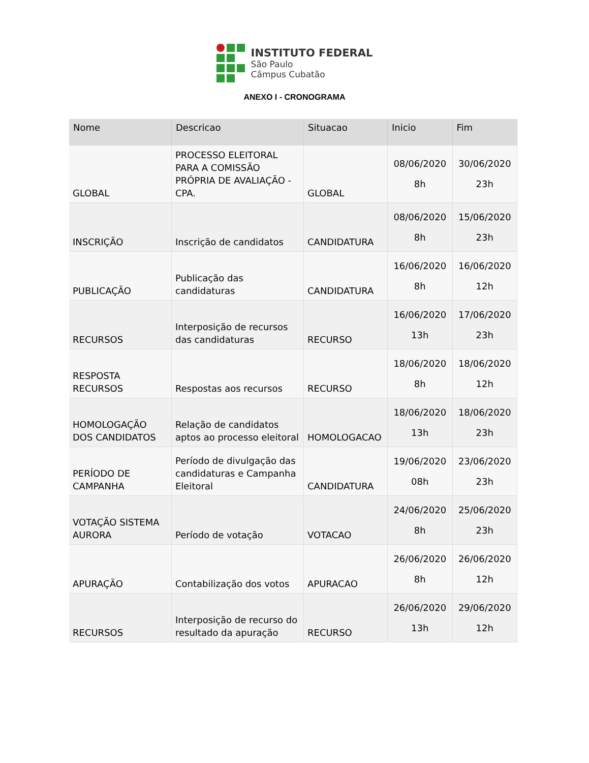INSTITUTO FEDERAL
São Paulo
Câmpus Cubatão
ANEXO I - CRONOGRAMA
| Nome | Descricao | Situacao | Inicio | Fim |
| --- | --- | --- | --- | --- |
| GLOBAL | PROCESSO ELEITORAL PARA A COMISSÃO PRÓPRIA DE AVALIAÇÃO - CPA. | GLOBAL | 08/06/2020 8h | 30/06/2020 23h |
| INSCRIÇÃO | Inscrição de candidatos | CANDIDATURA | 08/06/2020 8h | 15/06/2020 23h |
| PUBLICAÇÃO | Publicação das candidaturas | CANDIDATURA | 16/06/2020 8h | 16/06/2020 12h |
| RECURSOS | Interposição de recursos das candidaturas | RECURSO | 16/06/2020 13h | 17/06/2020 23h |
| RESPOSTA RECURSOS | Respostas aos recursos | RECURSO | 18/06/2020 8h | 18/06/2020 12h |
| HOMOLOGAÇÃO DOS CANDIDATOS | Relação de candidatos aptos ao processo eleitoral | HOMOLOGACAO | 18/06/2020 13h | 18/06/2020 23h |
| PERÍODO DE CAMPANHA | Período de divulgação das candidaturas e Campanha Eleitoral | CANDIDATURA | 19/06/2020 08h | 23/06/2020 23h |
| VOTAÇÃO SISTEMA AURORA | Período de votação | VOTACAO | 24/06/2020 8h | 25/06/2020 23h |
| APURAÇÃO | Contabilização dos votos | APURACAO | 26/06/2020 8h | 26/06/2020 12h |
| RECURSOS | Interposição de recurso do resultado da apuração | RECURSO | 26/06/2020 13h | 29/06/2020 12h |